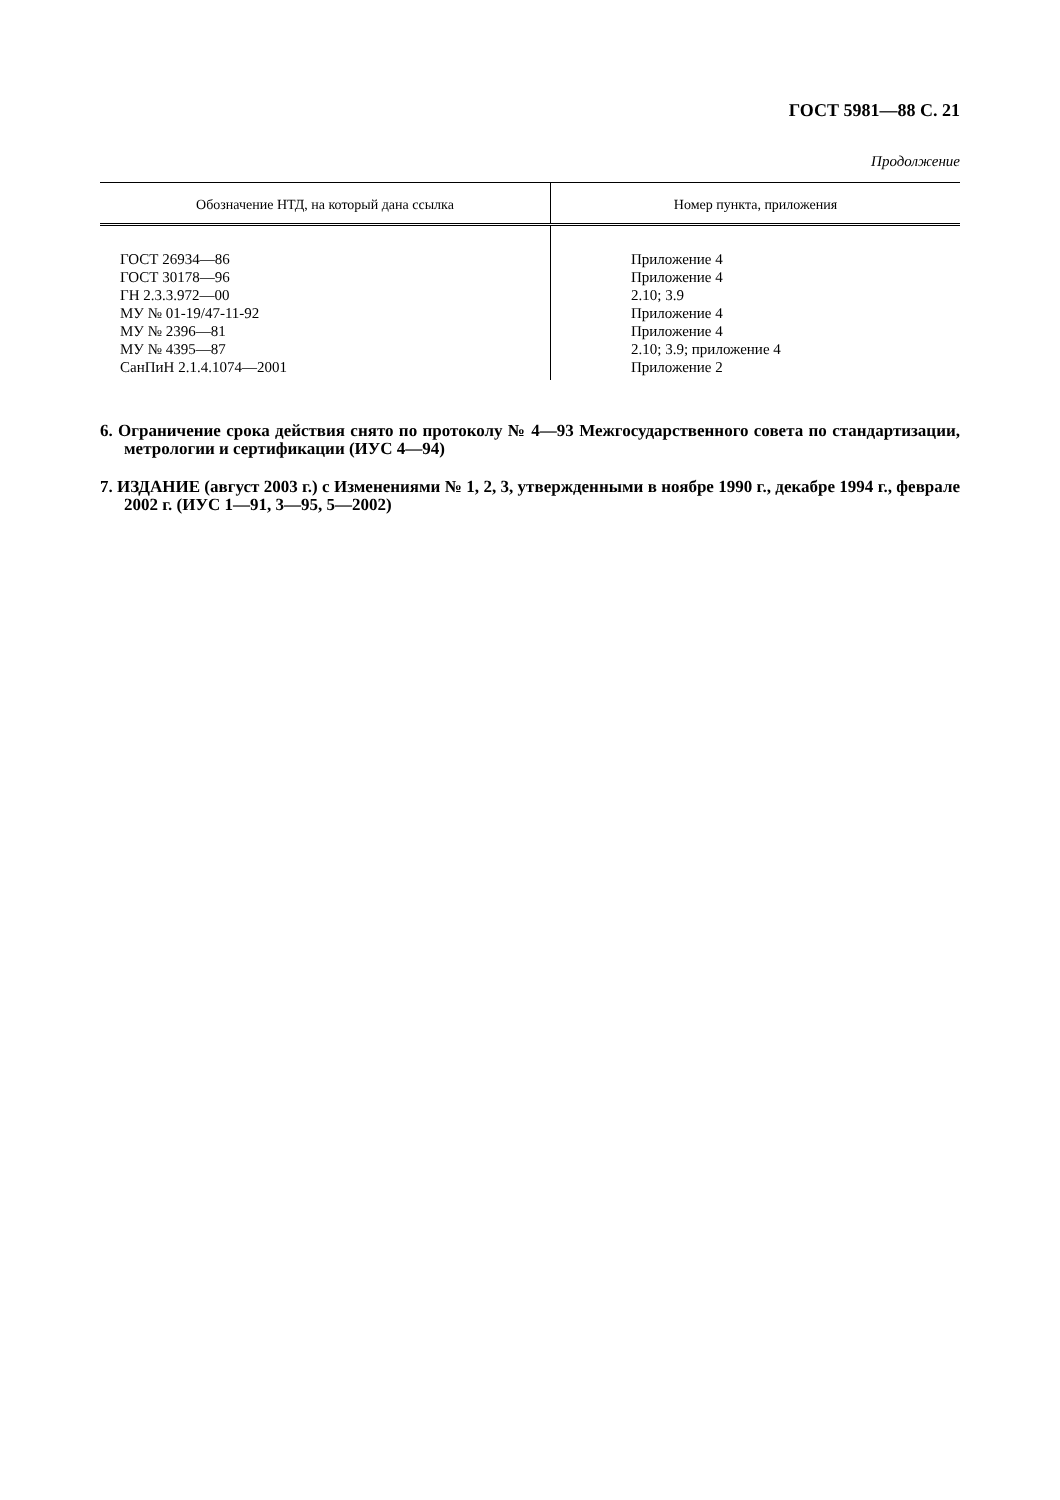ГОСТ 5981—88 С. 21
Продолжение
| Обозначение НТД, на который дана ссылка | Номер пункта, приложения |
| --- | --- |
| ГОСТ 26934—86 ГОСТ 30178—96 ГН 2.3.3.972—00 МУ № 01-19/47-11-92 МУ № 2396—81 МУ № 4395—87 СанПиН 2.1.4.1074—2001 | Приложение 4 Приложение 4 2.10; 3.9 Приложение 4 Приложение 4 2.10; 3.9; приложение 4 Приложение 2 |
6. Ограничение срока действия снято по протоколу № 4—93 Межгосударственного совета по стандартизации, метрологии и сертификации (ИУС 4—94)
7. ИЗДАНИЕ (август 2003 г.) с Изменениями № 1, 2, 3, утвержденными в ноябре 1990 г., декабре 1994 г., феврале 2002 г. (ИУС 1—91, 3—95, 5—2002)